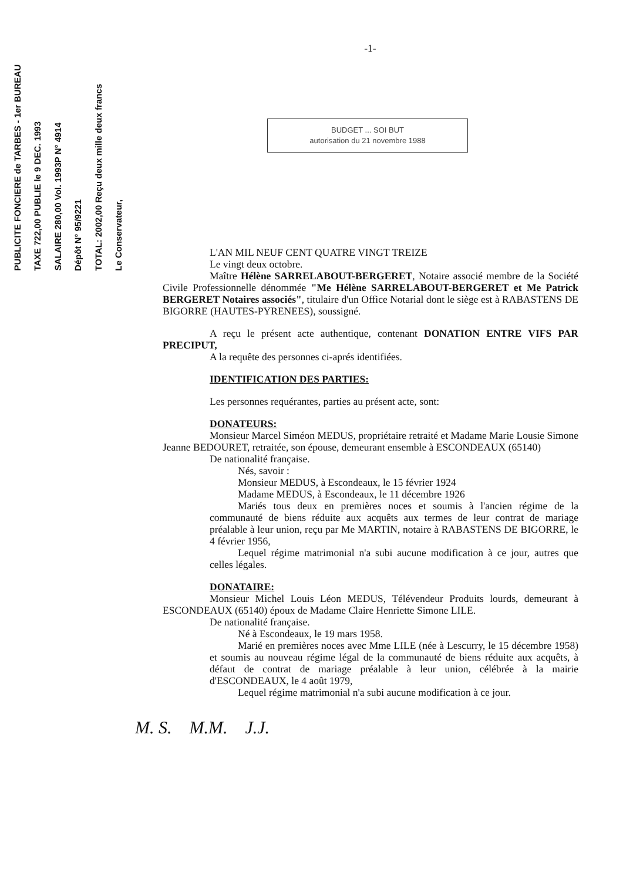PUBLICITE FONCIERE de TARBES - 1er BUREAU TAXE 722,00 PUBLIE le 9 DEC. 1993 SALAIRE 280,00 Vol. 1993P N° 4914 Dépôt N° 95/9221 TOTAL: 2002,00 Reçu deux mille deux francs Le Conservateur,
-1-
BUDGET ... SOI BUT
autorisation du 21 novembre 1988
L'AN MIL NEUF CENT QUATRE VINGT TREIZE
Le vingt deux octobre.
Maître Hélène SARRELABOUT-BERGERET, Notaire associé membre de la Société Civile Professionnelle dénommée "Me Hélène SARRELABOUT-BERGERET et Me Patrick BERGERET Notaires associés", titulaire d'un Office Notarial dont le siège est à RABASTENS DE BIGORRE (HAUTES-PYRENEES), soussigné.
A reçu le présent acte authentique, contenant DONATION ENTRE VIFS PAR PRECIPUT,
A la requête des personnes ci-aprés identifiées.
IDENTIFICATION DES PARTIES:
Les personnes requérantes, parties au présent acte, sont:
DONATEURS:
Monsieur Marcel Siméon MEDUS, propriétaire retraité et Madame Marie Lousie Simone Jeanne BEDOURET, retraitée, son épouse, demeurant ensemble à ESCONDEAUX (65140)
De nationalité française.
Nés, savoir :
Monsieur MEDUS, à Escondeaux, le 15 février 1924
Madame MEDUS, à Escondeaux, le 11 décembre 1926
Mariés tous deux en premières noces et soumis à l'ancien régime de la communauté de biens réduite aux acquêts aux termes de leur contrat de mariage préalable à leur union, reçu par Me MARTIN, notaire à RABASTENS DE BIGORRE, le 4 février 1956,
Lequel régime matrimonial n'a subi aucune modification à ce jour, autres que celles légales.
DONATAIRE:
Monsieur Michel Louis Léon MEDUS, Télévendeur Produits lourds, demeurant à ESCONDEAUX (65140) époux de Madame Claire Henriette Simone LILE.
De nationalité française.
Né à Escondeaux, le 19 mars 1958.
Marié en premières noces avec Mme LILE (née à Lescurry, le 15 décembre 1958) et soumis au nouveau régime légal de la communauté de biens réduite aux acquêts, à défaut de contrat de mariage préalable à leur union, célébrée à la mairie d'ESCONDEAUX, le 4 août 1979,
Lequel régime matrimonial n'a subi aucune modification à ce jour.
M. S. M.M. J.J.